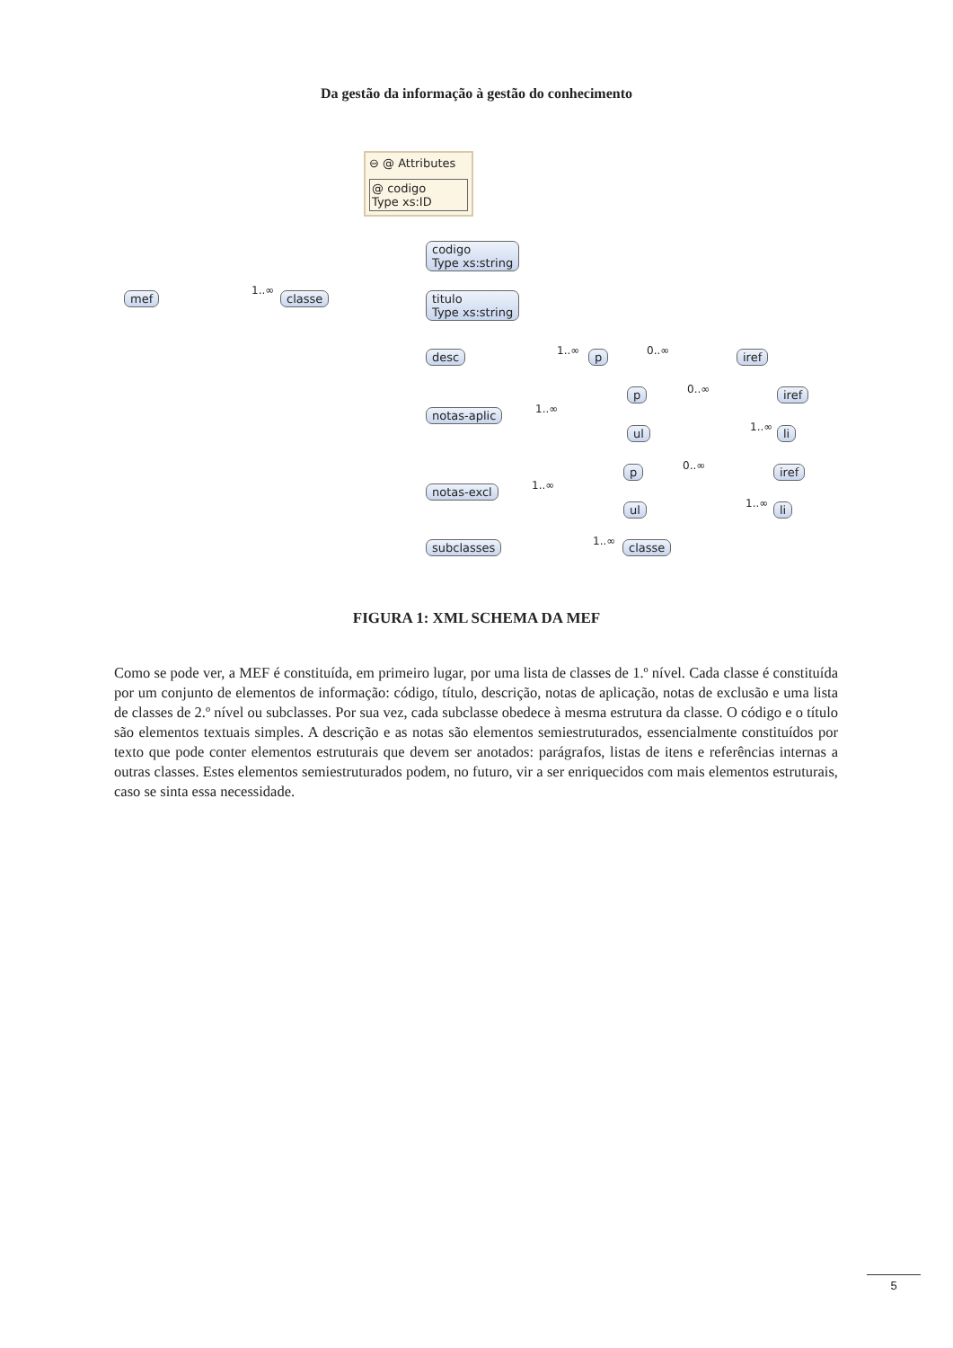Da gestão da informação à gestão do conhecimento
⊖ @ Attributes
@ codigo
Type xs:ID
mef 1..∞ classe
codigo
Type xs:string
titulo
Type xs:string
desc 1..∞ p 0..∞ iref
notas-aplic 1..∞
p 0..∞ iref
ul 1..∞ li
notas-excl 1..∞
p 0..∞ iref
ul 1..∞ li
subclasses 1..∞ classe
FIGURA 1: XML SCHEMA DA MEF
Como se pode ver, a MEF é constituída, em primeiro lugar, por uma lista de classes de 1.º nível. Cada classe é constituída por um conjunto de elementos de informação: código, título, descrição, notas de aplicação, notas de exclusão e uma lista de classes de 2.º nível ou subclasses. Por sua vez, cada subclasse obedece à mesma estrutura da classe. O código e o título são elementos textuais simples. A descrição e as notas são elementos semiestruturados, essencialmente constituídos por texto que pode conter elementos estruturais que devem ser anotados: parágrafos, listas de itens e referências internas a outras classes. Estes elementos semiestruturados podem, no futuro, vir a ser enriquecidos com mais elementos estruturais, caso se sinta essa necessidade.
5